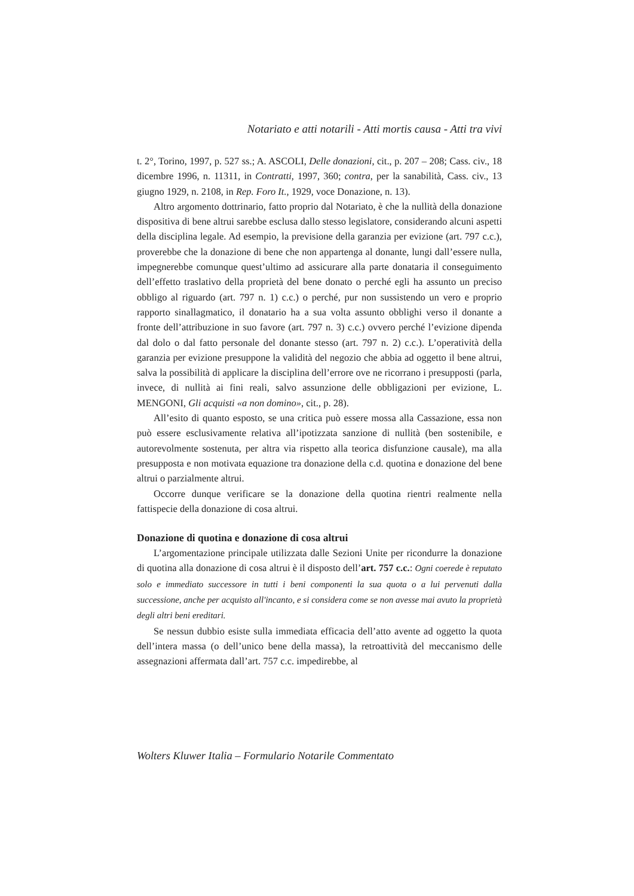Notariato e atti notarili - Atti mortis causa - Atti tra vivi
t. 2°, Torino, 1997, p. 527 ss.; A. ASCOLI, Delle donazioni, cit., p. 207 – 208; Cass. civ., 18 dicembre 1996, n. 11311, in Contratti, 1997, 360; contra, per la sanabilità, Cass. civ., 13 giugno 1929, n. 2108, in Rep. Foro It., 1929, voce Donazione, n. 13).
Altro argomento dottrinario, fatto proprio dal Notariato, è che la nullità della donazione dispositiva di bene altrui sarebbe esclusa dallo stesso legislatore, considerando alcuni aspetti della disciplina legale. Ad esempio, la previsione della garanzia per evizione (art. 797 c.c.), proverebbe che la donazione di bene che non appartenga al donante, lungi dall’essere nulla, impegnerebbe comunque quest’ultimo ad assicurare alla parte donataria il conseguimento dell’effetto traslativo della proprietà del bene donato o perché egli ha assunto un preciso obbligo al riguardo (art. 797 n. 1) c.c.) o perché, pur non sussistendo un vero e proprio rapporto sinallagmatico, il donatario ha a sua volta assunto obblighi verso il donante a fronte dell’attribuzione in suo favore (art. 797 n. 3) c.c.) ovvero perché l’evizione dipenda dal dolo o dal fatto personale del donante stesso (art. 797 n. 2) c.c.). L’operatività della garanzia per evizione presuppone la validità del negozio che abbia ad oggetto il bene altrui, salva la possibilità di applicare la disciplina dell’errore ove ne ricorrano i presupposti (parla, invece, di nullità ai fini reali, salvo assunzione delle obbligazioni per evizione, L. MENGONI, Gli acquisti «a non domino», cit., p. 28).
All’esito di quanto esposto, se una critica può essere mossa alla Cassazione, essa non può essere esclusivamente relativa all’ipotizzata sanzione di nullità (ben sostenibile, e autorevolmente sostenuta, per altra via rispetto alla teorica disfunzione causale), ma alla presupposta e non motivata equazione tra donazione della c.d. quotina e donazione del bene altrui o parzialmente altrui.
Occorre dunque verificare se la donazione della quotina rientri realmente nella fattispecie della donazione di cosa altrui.
Donazione di quotina e donazione di cosa altrui
L’argomentazione principale utilizzata dalle Sezioni Unite per ricondurre la donazione di quotina alla donazione di cosa altrui è il disposto dell’art. 757 c.c.: Ogni coerede è reputato solo e immediato successore in tutti i beni componenti la sua quota o a lui pervenuti dalla successione, anche per acquisto all'incanto, e si considera come se non avesse mai avuto la proprietà degli altri beni ereditari.
Se nessun dubbio esiste sulla immediata efficacia dell’atto avente ad oggetto la quota dell’intera massa (o dell’unico bene della massa), la retroattività del meccanismo delle assegnazioni affermata dall’art. 757 c.c. impedirebbe, al
Wolters Kluwer Italia – Formulario Notarile Commentato